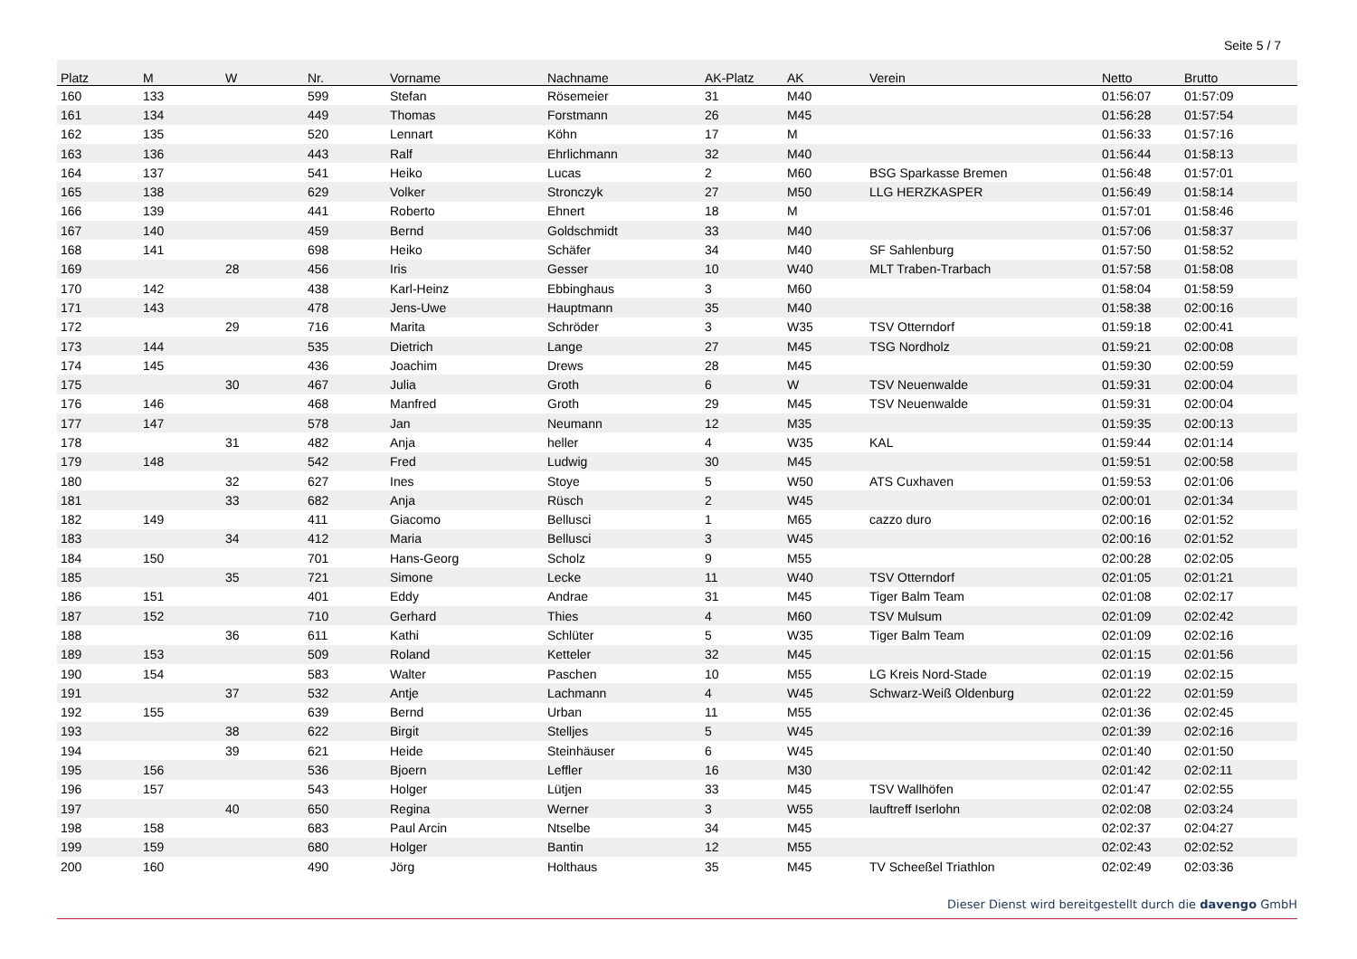Seite 5 / 7
| Platz | M | W | Nr. | Vorname | Nachname | AK-Platz | AK | Verein | Netto | Brutto |
| --- | --- | --- | --- | --- | --- | --- | --- | --- | --- | --- |
| 160 | 133 | | 599 | Stefan | Rösemeier | 31 | M40 | | 01:56:07 | 01:57:09 |
| 161 | 134 | | 449 | Thomas | Forstmann | 26 | M45 | | 01:56:28 | 01:57:54 |
| 162 | 135 | | 520 | Lennart | Köhn | 17 | M | | 01:56:33 | 01:57:16 |
| 163 | 136 | | 443 | Ralf | Ehrlichmann | 32 | M40 | | 01:56:44 | 01:58:13 |
| 164 | 137 | | 541 | Heiko | Lucas | 2 | M60 | BSG Sparkasse Bremen | 01:56:48 | 01:57:01 |
| 165 | 138 | | 629 | Volker | Stronczyk | 27 | M50 | LLG HERZKASPER | 01:56:49 | 01:58:14 |
| 166 | 139 | | 441 | Roberto | Ehnert | 18 | M | | 01:57:01 | 01:58:46 |
| 167 | 140 | | 459 | Bernd | Goldschmidt | 33 | M40 | | 01:57:06 | 01:58:37 |
| 168 | 141 | | 698 | Heiko | Schäfer | 34 | M40 | SF Sahlenburg | 01:57:50 | 01:58:52 |
| 169 | | 28 | 456 | Iris | Gesser | 10 | W40 | MLT Traben-Trarbach | 01:57:58 | 01:58:08 |
| 170 | 142 | | 438 | Karl-Heinz | Ebbinghaus | 3 | M60 | | 01:58:04 | 01:58:59 |
| 171 | 143 | | 478 | Jens-Uwe | Hauptmann | 35 | M40 | | 01:58:38 | 02:00:16 |
| 172 | | 29 | 716 | Marita | Schröder | 3 | W35 | TSV Otterndorf | 01:59:18 | 02:00:41 |
| 173 | 144 | | 535 | Dietrich | Lange | 27 | M45 | TSG Nordholz | 01:59:21 | 02:00:08 |
| 174 | 145 | | 436 | Joachim | Drews | 28 | M45 | | 01:59:30 | 02:00:59 |
| 175 | | 30 | 467 | Julia | Groth | 6 | W | TSV Neuenwalde | 01:59:31 | 02:00:04 |
| 176 | 146 | | 468 | Manfred | Groth | 29 | M45 | TSV Neuenwalde | 01:59:31 | 02:00:04 |
| 177 | 147 | | 578 | Jan | Neumann | 12 | M35 | | 01:59:35 | 02:00:13 |
| 178 | | 31 | 482 | Anja | heller | 4 | W35 | KAL | 01:59:44 | 02:01:14 |
| 179 | 148 | | 542 | Fred | Ludwig | 30 | M45 | | 01:59:51 | 02:00:58 |
| 180 | | 32 | 627 | Ines | Stoye | 5 | W50 | ATS Cuxhaven | 01:59:53 | 02:01:06 |
| 181 | | 33 | 682 | Anja | Rüsch | 2 | W45 | | 02:00:01 | 02:01:34 |
| 182 | 149 | | 411 | Giacomo | Bellusci | 1 | M65 | cazzo duro | 02:00:16 | 02:01:52 |
| 183 | | 34 | 412 | Maria | Bellusci | 3 | W45 | | 02:00:16 | 02:01:52 |
| 184 | 150 | | 701 | Hans-Georg | Scholz | 9 | M55 | | 02:00:28 | 02:02:05 |
| 185 | | 35 | 721 | Simone | Lecke | 11 | W40 | TSV Otterndorf | 02:01:05 | 02:01:21 |
| 186 | 151 | | 401 | Eddy | Andrae | 31 | M45 | Tiger Balm Team | 02:01:08 | 02:02:17 |
| 187 | 152 | | 710 | Gerhard | Thies | 4 | M60 | TSV Mulsum | 02:01:09 | 02:02:42 |
| 188 | | 36 | 611 | Kathi | Schlüter | 5 | W35 | Tiger Balm Team | 02:01:09 | 02:02:16 |
| 189 | 153 | | 509 | Roland | Ketteler | 32 | M45 | | 02:01:15 | 02:01:56 |
| 190 | 154 | | 583 | Walter | Paschen | 10 | M55 | LG Kreis Nord-Stade | 02:01:19 | 02:02:15 |
| 191 | | 37 | 532 | Antje | Lachmann | 4 | W45 | Schwarz-Weiß Oldenburg | 02:01:22 | 02:01:59 |
| 192 | 155 | | 639 | Bernd | Urban | 11 | M55 | | 02:01:36 | 02:02:45 |
| 193 | | 38 | 622 | Birgit | Stelljes | 5 | W45 | | 02:01:39 | 02:02:16 |
| 194 | | 39 | 621 | Heide | Steinhäuser | 6 | W45 | | 02:01:40 | 02:01:50 |
| 195 | 156 | | 536 | Bjoern | Leffler | 16 | M30 | | 02:01:42 | 02:02:11 |
| 196 | 157 | | 543 | Holger | Lütjen | 33 | M45 | TSV Wallhöfen | 02:01:47 | 02:02:55 |
| 197 | | 40 | 650 | Regina | Werner | 3 | W55 | lauftreff Iserlohn | 02:02:08 | 02:03:24 |
| 198 | 158 | | 683 | Paul Arcin | Ntselbe | 34 | M45 | | 02:02:37 | 02:04:27 |
| 199 | 159 | | 680 | Holger | Bantin | 12 | M55 | | 02:02:43 | 02:02:52 |
| 200 | 160 | | 490 | Jörg | Holthaus | 35 | M45 | TV Scheeßel Triathlon | 02:02:49 | 02:03:36 |
Dieser Dienst wird bereitgestellt durch die davengo GmbH